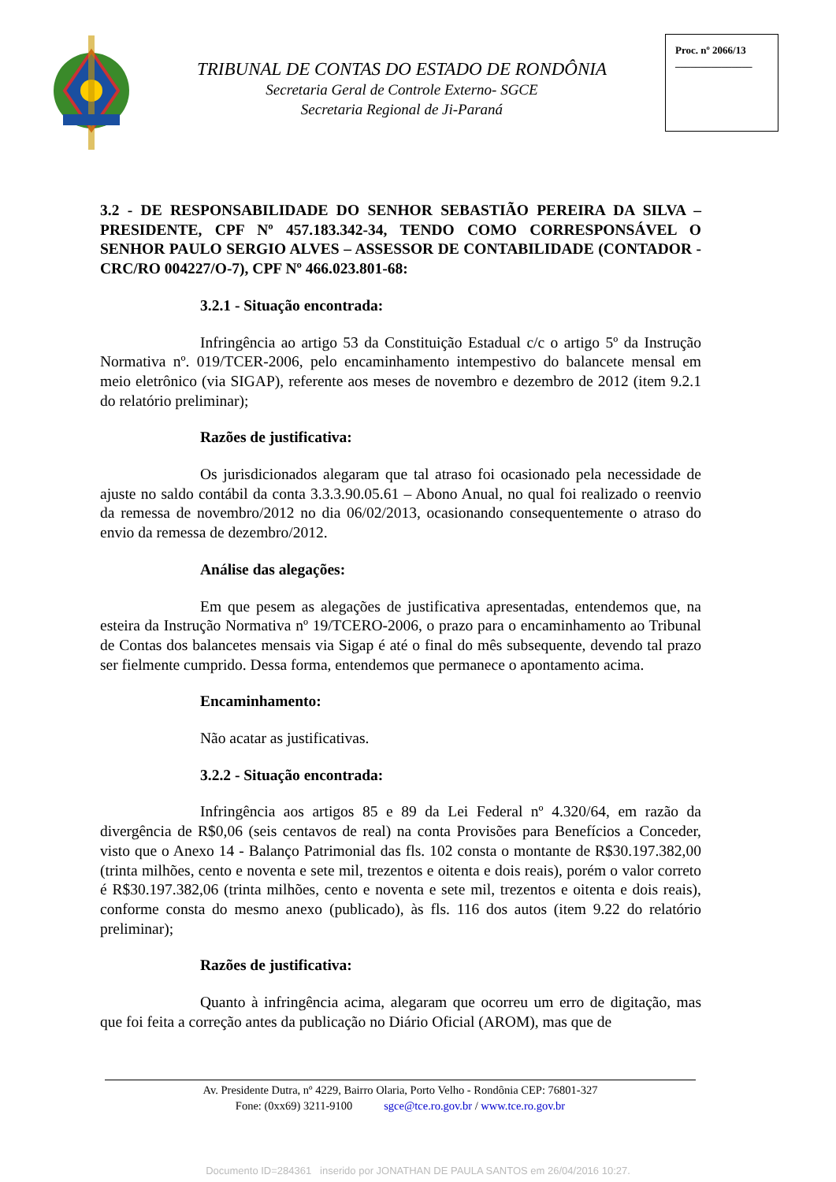TRIBUNAL DE CONTAS DO ESTADO DE RONDÔNIA
Secretaria Geral de Controle Externo- SGCE
Secretaria Regional de Ji-Paraná
Proc. nº 2066/13
_______________
3.2 - DE RESPONSABILIDADE DO SENHOR SEBASTIÃO PEREIRA DA SILVA – PRESIDENTE, CPF Nº 457.183.342-34, TENDO COMO CORRESPONSÁVEL O SENHOR PAULO SERGIO ALVES – ASSESSOR DE CONTABILIDADE (CONTADOR - CRC/RO 004227/O-7), CPF Nº 466.023.801-68:
3.2.1 - Situação encontrada:
Infringência ao artigo 53 da Constituição Estadual c/c o artigo 5º da Instrução Normativa nº. 019/TCER-2006, pelo encaminhamento intempestivo do balancete mensal em meio eletrônico (via SIGAP), referente aos meses de novembro e dezembro de 2012 (item 9.2.1 do relatório preliminar);
Razões de justificativa:
Os jurisdicionados alegaram que tal atraso foi ocasionado pela necessidade de ajuste no saldo contábil da conta 3.3.3.90.05.61 – Abono Anual, no qual foi realizado o reenvio da remessa de novembro/2012 no dia 06/02/2013, ocasionando consequentemente o atraso do envio da remessa de dezembro/2012.
Análise das alegações:
Em que pesem as alegações de justificativa apresentadas, entendemos que, na esteira da Instrução Normativa nº 19/TCERO-2006, o prazo para o encaminhamento ao Tribunal de Contas dos balancetes mensais via Sigap é até o final do mês subsequente, devendo tal prazo ser fielmente cumprido. Dessa forma, entendemos que permanece o apontamento acima.
Encaminhamento:
Não acatar as justificativas.
3.2.2 - Situação encontrada:
Infringência aos artigos 85 e 89 da Lei Federal nº 4.320/64, em razão da divergência de R$0,06 (seis centavos de real) na conta Provisões para Benefícios a Conceder, visto que o Anexo 14 - Balanço Patrimonial das fls. 102 consta o montante de R$30.197.382,00 (trinta milhões, cento e noventa e sete mil, trezentos e oitenta e dois reais), porém o valor correto é R$30.197.382,06 (trinta milhões, cento e noventa e sete mil, trezentos e oitenta e dois reais), conforme consta do mesmo anexo (publicado), às fls. 116 dos autos (item 9.22 do relatório preliminar);
Razões de justificativa:
Quanto à infringência acima, alegaram que ocorreu um erro de digitação, mas que foi feita a correção antes da publicação no Diário Oficial (AROM), mas que de
Av. Presidente Dutra, nº 4229, Bairro Olaria, Porto Velho - Rondônia CEP: 76801-327
Fone: (0xx69) 3211-9100 sgce@tce.ro.gov.br / www.tce.ro.gov.br
Documento ID=284361 inserido por JONATHAN DE PAULA SANTOS em 26/04/2016 10:27.